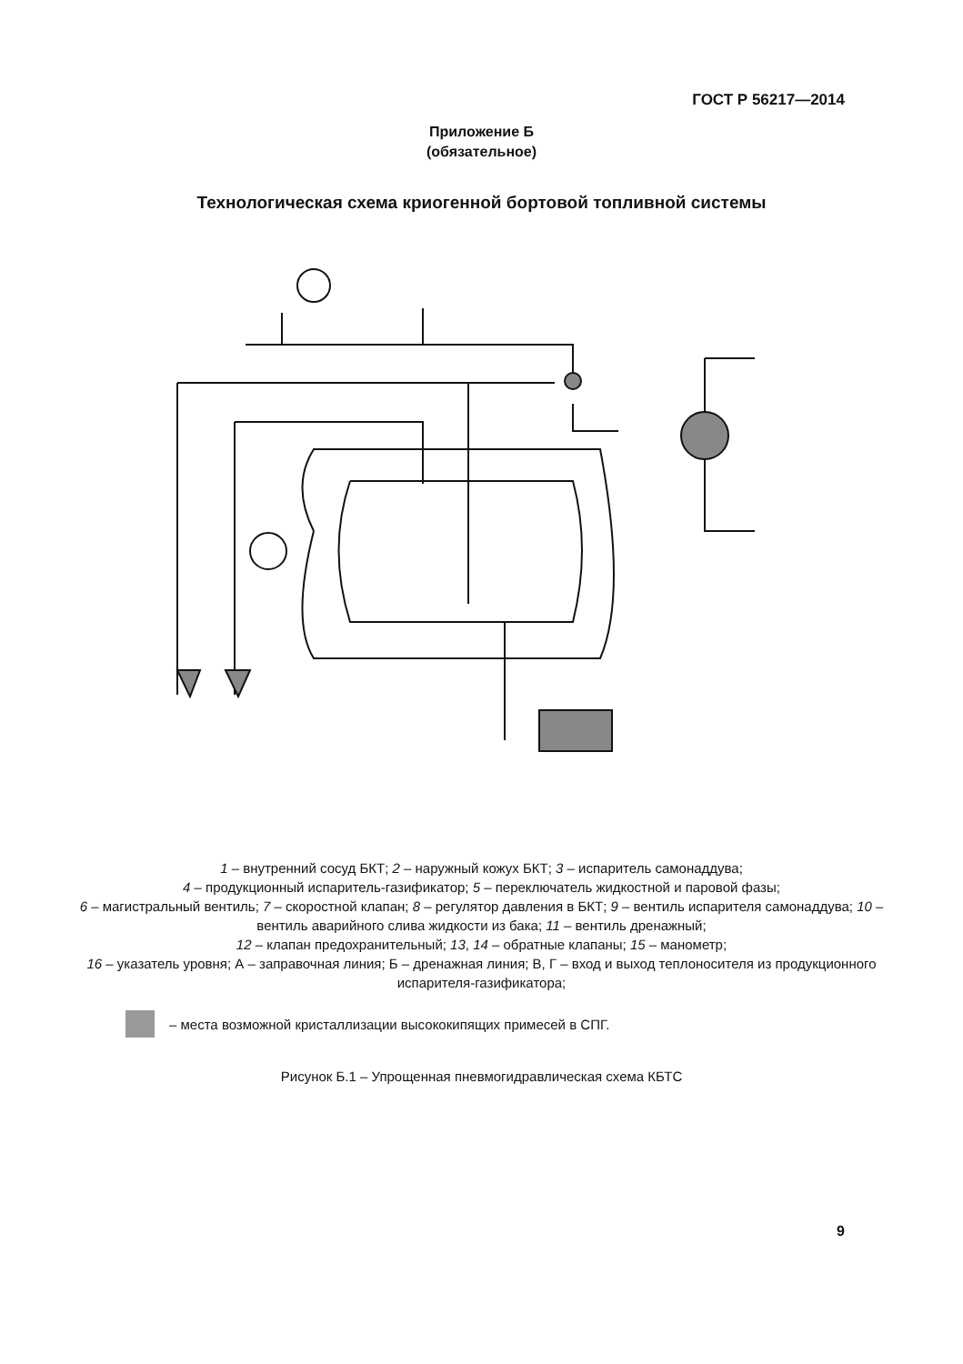ГОСТ Р 56217—2014
Приложение Б
(обязательное)
Технологическая схема криогенной бортовой топливной системы
1 – внутренний сосуд БКТ; 2 – наружный кожух БКТ; 3 – испаритель самонаддува;
4 – продукционный испаритель-газификатор; 5 – переключатель жидкостной и паровой фазы;
6 – магистральный вентиль; 7 – скоростной клапан; 8 – регулятор давления в БКТ; 9 – вентиль испарителя самонаддува; 10 – вентиль аварийного слива жидкости из бака; 11 – вентиль дренажный;
12 – клапан предохранительный; 13, 14 – обратные клапаны; 15 – манометр;
16 – указатель уровня; А – заправочная линия; Б – дренажная линия; В, Г – вход и выход теплоносителя из продукционного испарителя-газификатора;
– места возможной кристаллизации высококипящих примесей в СПГ.
Рисунок Б.1 – Упрощенная пневмогидравлическая схема КБТС
9